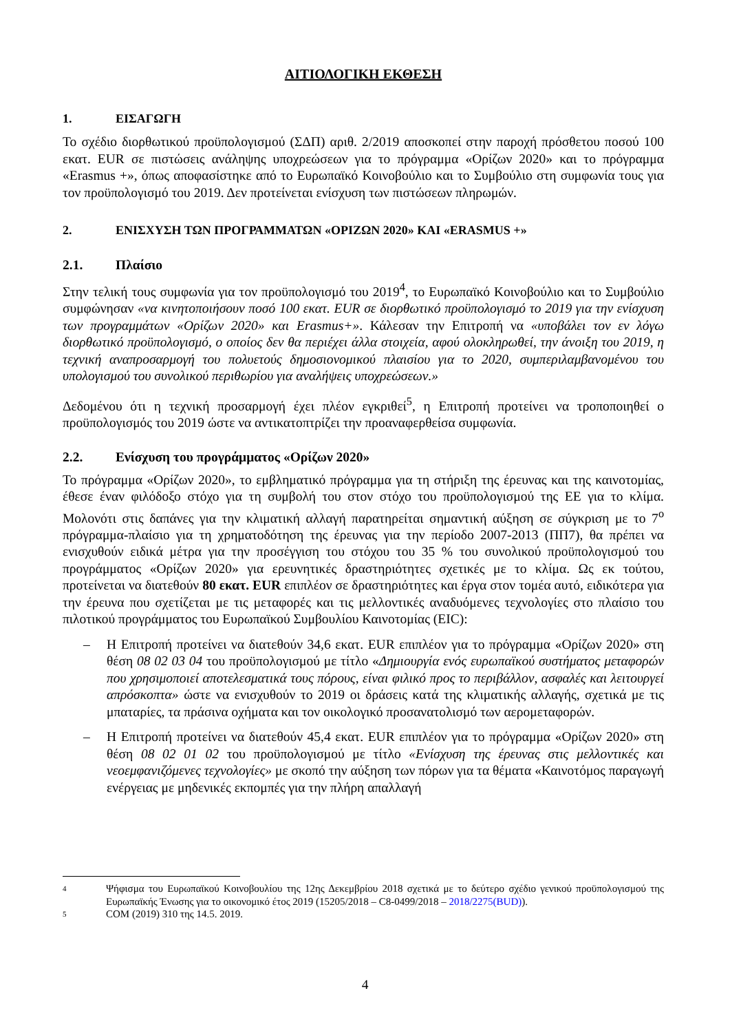ΑΙΤΙΟΛΟΓΙΚΗ ΕΚΘΕΣΗ
1. ΕΙΣΑΓΩΓΗ
Το σχέδιο διορθωτικού προϋπολογισμού (ΣΔΠ) αριθ. 2/2019 αποσκοπεί στην παροχή πρόσθετου ποσού 100 εκατ. EUR σε πιστώσεις ανάληψης υποχρεώσεων για το πρόγραμμα «Ορίζων 2020» και το πρόγραμμα «Erasmus +», όπως αποφασίστηκε από το Ευρωπαϊκό Κοινοβούλιο και το Συμβούλιο στη συμφωνία τους για τον προϋπολογισμό του 2019. Δεν προτείνεται ενίσχυση των πιστώσεων πληρωμών.
2. ΕΝΙΣΧΥΣΗ ΤΩΝ ΠΡΟΓΡΑΜΜΑΤΩΝ «ΟΡΙΖΩΝ 2020» ΚΑΙ «ERASMUS +»
2.1. Πλαίσιο
Στην τελική τους συμφωνία για τον προϋπολογισμό του 2019<sup>4</sup>, το Ευρωπαϊκό Κοινοβούλιο και το Συμβούλιο συμφώνησαν «να κινητοποιήσουν ποσό 100 εκατ. EUR σε διορθωτικό προϋπολογισμό το 2019 για την ενίσχυση των προγραμμάτων «Ορίζων 2020» και Erasmus+». Κάλεσαν την Επιτροπή να «υποβάλει τον εν λόγω διορθωτικό προϋπολογισμό, ο οποίος δεν θα περιέχει άλλα στοιχεία, αφού ολοκληρωθεί, την άνοιξη του 2019, η τεχνική αναπροσαρμογή του πολυετούς δημοσιονομικού πλαισίου για το 2020, συμπεριλαμβανομένου του υπολογισμού του συνολικού περιθωρίου για αναλήψεις υποχρεώσεων.»
Δεδομένου ότι η τεχνική προσαρμογή έχει πλέον εγκριθεί<sup>5</sup>, η Επιτροπή προτείνει να τροποποιηθεί ο προϋπολογισμός του 2019 ώστε να αντικατοπτρίζει την προαναφερθείσα συμφωνία.
2.2. Ενίσχυση του προγράμματος «Ορίζων 2020»
Το πρόγραμμα «Ορίζων 2020», το εμβληματικό πρόγραμμα για τη στήριξη της έρευνας και της καινοτομίας, έθεσε έναν φιλόδοξο στόχο για τη συμβολή του στον στόχο του προϋπολογισμού της ΕΕ για το κλίμα. Μολονότι στις δαπάνες για την κλιματική αλλαγή παρατηρείται σημαντική αύξηση σε σύγκριση με το 7<sup>ο</sup> πρόγραμμα-πλαίσιο για τη χρηματοδότηση της έρευνας για την περίοδο 2007-2013 (ΠΠ7), θα πρέπει να ενισχυθούν ειδικά μέτρα για την προσέγγιση του στόχου του 35 % του συνολικού προϋπολογισμού του προγράμματος «Ορίζων 2020» για ερευνητικές δραστηριότητες σχετικές με το κλίμα. Ως εκ τούτου, προτείνεται να διατεθούν 80 εκατ. EUR επιπλέον σε δραστηριότητες και έργα στον τομέα αυτό, ειδικότερα για την έρευνα που σχετίζεται με τις μεταφορές και τις μελλοντικές αναδυόμενες τεχνολογίες στο πλαίσιο του πιλοτικού προγράμματος του Ευρωπαϊκού Συμβουλίου Καινοτομίας (EIC):
– Η Επιτροπή προτείνει να διατεθούν 34,6 εκατ. EUR επιπλέον για το πρόγραμμα «Ορίζων 2020» στη θέση 08 02 03 04 του προϋπολογισμού με τίτλο «Δημιουργία ενός ευρωπαϊκού συστήματος μεταφορών που χρησιμοποιεί αποτελεσματικά τους πόρους, είναι φιλικό προς το περιβάλλον, ασφαλές και λειτουργεί απρόσκοπτα» ώστε να ενισχυθούν το 2019 οι δράσεις κατά της κλιματικής αλλαγής, σχετικά με τις μπαταρίες, τα πράσινα οχήματα και τον οικολογικό προσανατολισμό των αερομεταφορών.
– Η Επιτροπή προτείνει να διατεθούν 45,4 εκατ. EUR επιπλέον για το πρόγραμμα «Ορίζων 2020» στη θέση 08 02 01 02 του προϋπολογισμού με τίτλο «Ενίσχυση της έρευνας στις μελλοντικές και νεοεμφανιζόμενες τεχνολογίες» με σκοπό την αύξηση των πόρων για τα θέματα «Καινοτόμος παραγωγή ενέργειας με μηδενικές εκπομπές για την πλήρη απαλλαγή
4 Ψήφισμα του Ευρωπαϊκού Κοινοβουλίου της 12ης Δεκεμβρίου 2018 σχετικά με το δεύτερο σχέδιο γενικού προϋπολογισμού της Ευρωπαϊκής Ένωσης για το οικονομικό έτος 2019 (15205/2018 – C8-0499/2018 – 2018/2275(BUD)).
5 COM (2019) 310 της 14.5. 2019.
4